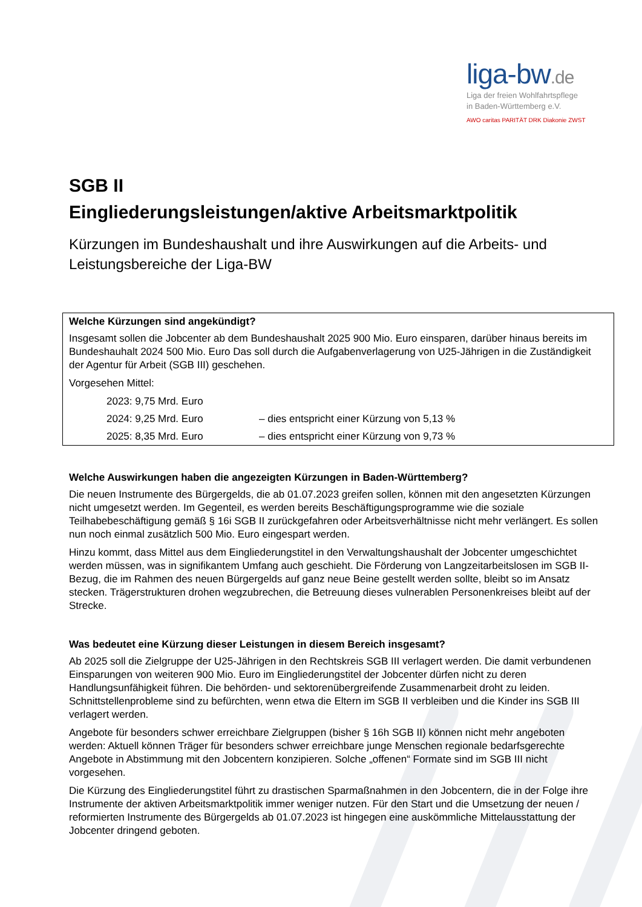liga-bw.de
Liga der freien Wohlfahrtspflege
in Baden-Württemberg e.V.
AWO caritas PARITÄT DRK Diakonie ZWST
SGB II
Eingliederungsleistungen/aktive Arbeitsmarktpolitik
Kürzungen im Bundeshaushalt und ihre Auswirkungen auf die Arbeits- und Leistungsbereiche der Liga-BW
Welche Kürzungen sind angekündigt?
Insgesamt sollen die Jobcenter ab dem Bundeshaushalt 2025 900 Mio. Euro einsparen, darüber hinaus bereits im Bundeshauhalt 2024 500 Mio. Euro Das soll durch die Aufgabenverlagerung von U25-Jährigen in die Zuständigkeit der Agentur für Arbeit (SGB III) geschehen.
Vorgesehen Mittel:
2023: 9,75 Mrd. Euro
2024: 9,25 Mrd. Euro – dies entspricht einer Kürzung von 5,13 %
2025: 8,35 Mrd. Euro – dies entspricht einer Kürzung von 9,73 %
Welche Auswirkungen haben die angezeigten Kürzungen in Baden-Württemberg?
Die neuen Instrumente des Bürgergelds, die ab 01.07.2023 greifen sollen, können mit den angesetzten Kürzungen nicht umgesetzt werden. Im Gegenteil, es werden bereits Beschäftigungsprogramme wie die soziale Teilhabebeschäftigung gemäß § 16i SGB II zurückgefahren oder Arbeitsverhältnisse nicht mehr verlängert. Es sollen nun noch einmal zusätzlich 500 Mio. Euro eingespart werden.
Hinzu kommt, dass Mittel aus dem Eingliederungstitel in den Verwaltungshaushalt der Jobcenter umgeschichtet werden müssen, was in signifikantem Umfang auch geschieht. Die Förderung von Langzeitarbeitslosen im SGB II-Bezug, die im Rahmen des neuen Bürgergelds auf ganz neue Beine gestellt werden sollte, bleibt so im Ansatz stecken. Trägerstrukturen drohen wegzubrechen, die Betreuung dieses vulnerablen Personenkreises bleibt auf der Strecke.
Was bedeutet eine Kürzung dieser Leistungen in diesem Bereich insgesamt?
Ab 2025 soll die Zielgruppe der U25-Jährigen in den Rechtskreis SGB III verlagert werden. Die damit verbundenen Einsparungen von weiteren 900 Mio. Euro im Eingliederungstitel der Jobcenter dürfen nicht zu deren Handlungsunfähigkeit führen. Die behörden- und sektorenübergreifende Zusammenarbeit droht zu leiden. Schnittstellenprobleme sind zu befürchten, wenn etwa die Eltern im SGB II verbleiben und die Kinder ins SGB III verlagert werden.
Angebote für besonders schwer erreichbare Zielgruppen (bisher § 16h SGB II) können nicht mehr angeboten werden: Aktuell können Träger für besonders schwer erreichbare junge Menschen regionale bedarfsgerechte Angebote in Abstimmung mit den Jobcentern konzipieren. Solche „offenen“ Formate sind im SGB III nicht vorgesehen.
Die Kürzung des Eingliederungstitel führt zu drastischen Sparmaßnahmen in den Jobcentern, die in der Folge ihre Instrumente der aktiven Arbeitsmarktpolitik immer weniger nutzen. Für den Start und die Umsetzung der neuen / reformierten Instrumente des Bürgergelds ab 01.07.2023 ist hingegen eine auskömmliche Mittelausstattung der Jobcenter dringend geboten.